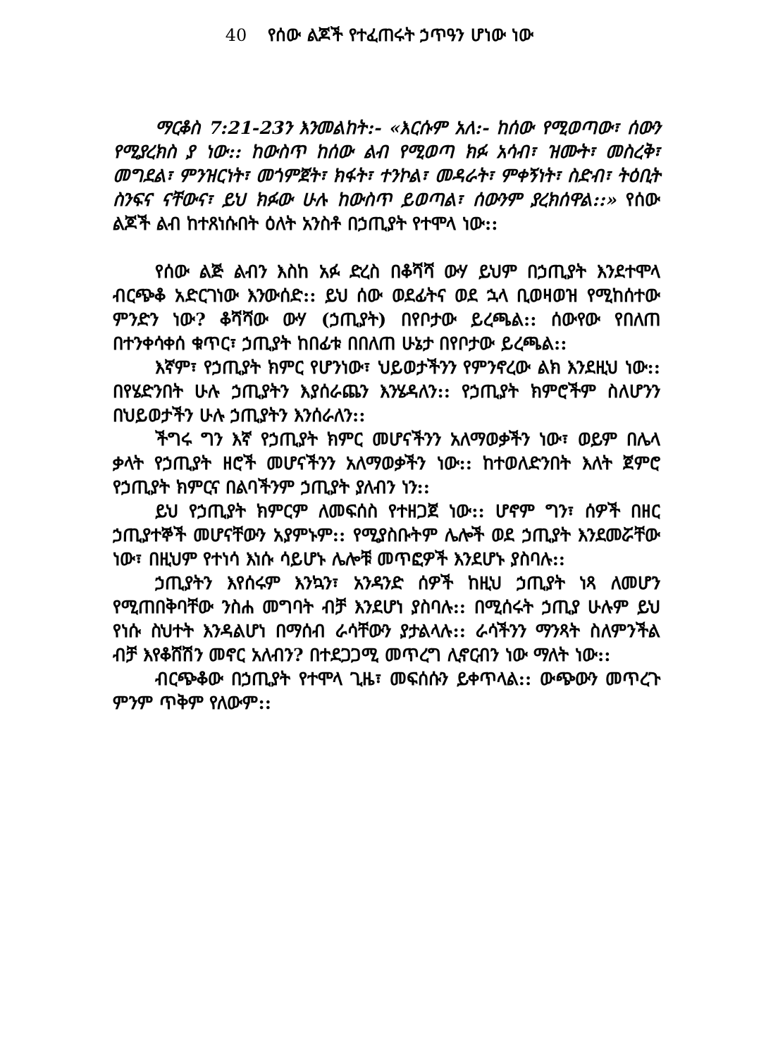40 የሰው ልጆች የተፈጠሩት ኃጥዓን ሆነው ነው
ማርቆስ 7:21-23ን እንመልከት:- «እርሱም አለ:- ከሰው የሚወጣው፣ ሰውን የሚያረክስ ያ ነው:: ከውስጥ ከሰው ልብ የሚወጣ ክፉ አሳብ፣ ዝሙት፣ መስረቅ፣ መግደል፣ ምንዝርነት፣ መጎምጀት፣ ክፋት፣ ተንኮል፣ መዳራት፣ ምቀኝነት፣ ስድብ፣ ትዕቢት ስንፍና ናቸውና፣ ይህ ክፉው ሁሉ ከውስጥ ይወጣል፣ ሰውንም ያረክሰዋል::» የሰው ልጆች ልብ ከተጸነሱበት ዕለት አንስቶ በኃጢያት የተሞላ ነው::
የሰው ልጅ ልብን እስከ አፉ ድረስ በቆሻሻ ውሃ ይህም በኃጢያት እንደተሞላ ብርጭቆ አድርገነው እንውሰድ:: ይህ ሰው ወደፊትና ወደ ኋላ ቢወዛወዝ የሚከሰተው ምንድን ነው? ቆሻሻው ውሃ (ኃጢያት) በየቦታው ይረጫል:: ሰውየው የበለጠ በተንቀሳቀሰ ቁጥር፣ ኃጢያት ከበፊቱ በበለጠ ሁኔታ በየቦታው ይረጫል::
እኛም፣ የኃጢያት ክምር የሆንነው፣ ህይወታችንን የምንኖረው ልክ እንደዚህ ነው:: በየሄድንበት ሁሉ ኃጢያትን እያሰራጨን እንሄዳለን:: የኃጢያት ክምሮችም ስለሆንን በህይወታችን ሁሉ ኃጢያትን እንሰራለን::
ችግሩ ግን እኛ የኃጢያት ክምር መሆናችንን አለማወቃችን ነው፣ ወይም በሌላ ቃላት የኃጢያት ዘሮች መሆናችንን አለማወቃችን ነው:: ከተወለድንበት እለት ጀምሮ የኃጢያት ክምርና በልባችንም ኃጢያት ያለብን ነን::
ይህ የኃጢያት ክምርም ለመፍሰስ የተዘጋጀ ነው:: ሆኖም ግን፣ ሰዎች በዘር ኃጢያተኞች መሆናቸውን አያምኑም:: የሚያስቡትም ሌሎች ወደ ኃጢያት እንደመሯቸው ነው፣ በዚህም የተነሳ እነሱ ሳይሆኑ ሌሎቹ መጥፎዎች እንደሆኑ ያስባሉ::
ኃጢያትን እየሰሩም እንኳን፣ አንዳንድ ሰዎች ከዚህ ኃጢያት ነጻ ለመሆን የሚጠበቅባቸው ንስሐ መግባት ብቻ እንደሆነ ያስባሉ:: በሚሰሩት ኃጢያ ሁሉም ይህ የነሱ ስህተት እንዳልሆነ በማሰብ ራሳቸውን ያታልላሉ:: ራሳችንን ማንጻት ስለምንችል ብቻ እየቆሸሽን መኖር አለብን? በተደጋጋሚ መጥረግ ሊኖርብን ነው ማለት ነው::
ብርጭቆው በኃጢያት የተሞላ ጊዜ፣ መፍሰሱን ይቀጥላል:: ውጭውን መጥረጉ ምንም ጥቅም የለውም::